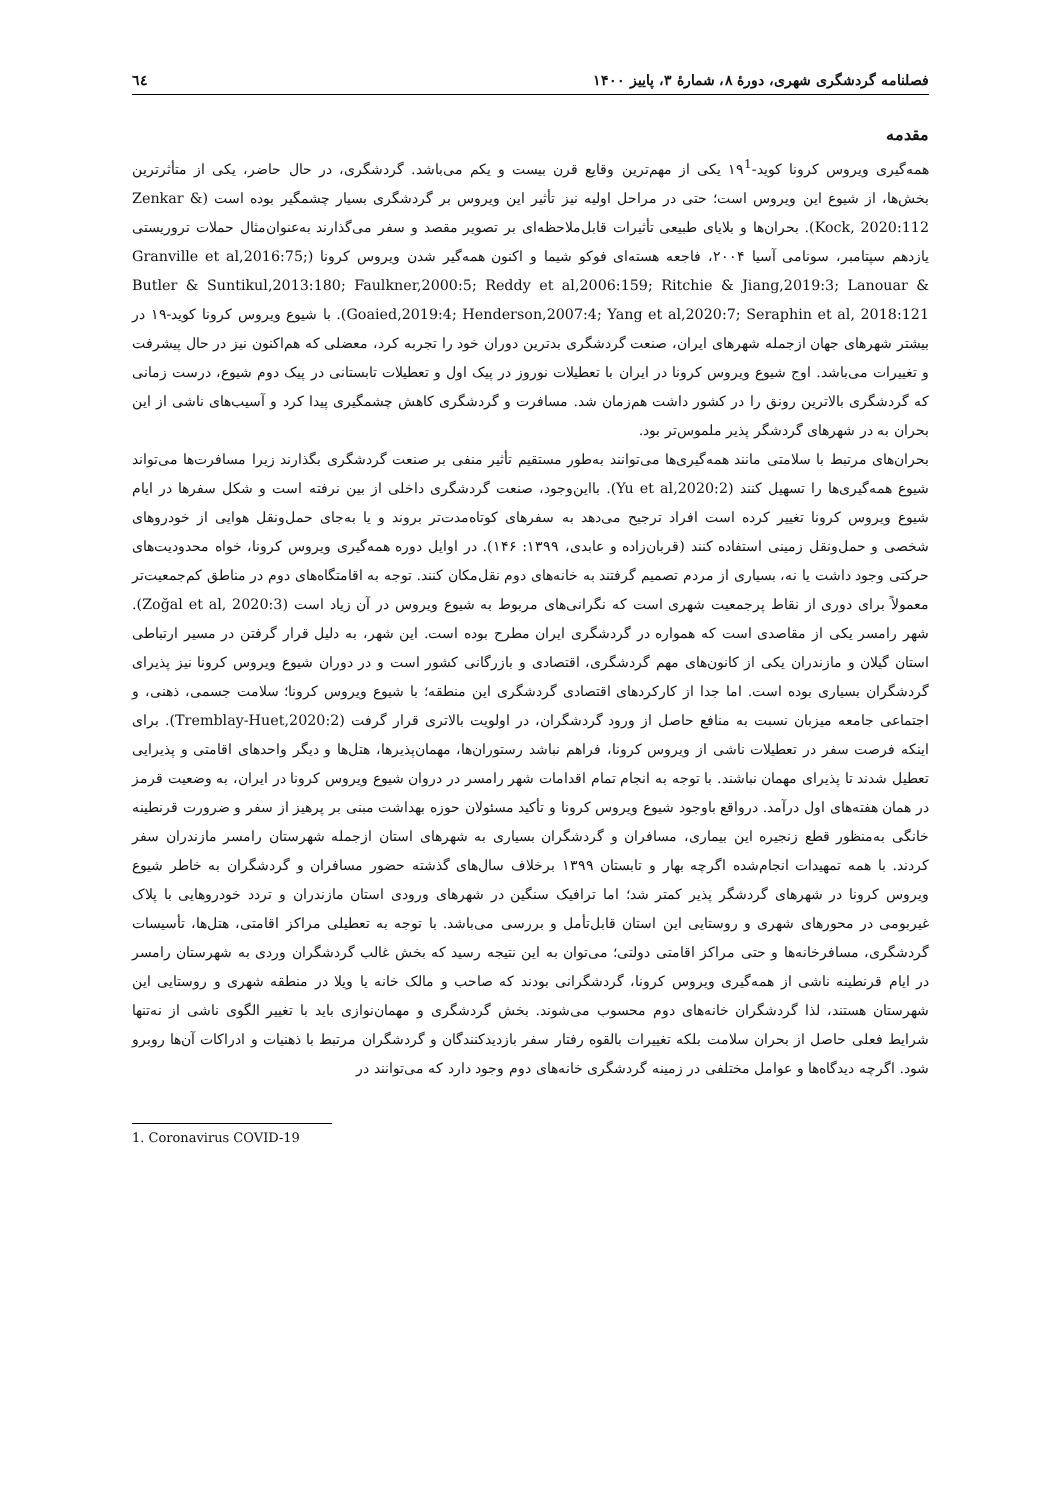فصلنامه گردشگری شهری، دورهٔ ۸، شمارهٔ ۳، پاییز ۱۴۰۰ ٦٤
مقدمه
همه‌گیری ویروس کرونا کوید-۱۹<sup>1</sup> یکی از مهم‌ترین وقایع قرن بیست و یکم می‌باشد. گردشگری، در حال حاضر، یکی از متأثرترین بخش‌ها، از شیوع این ویروس است؛ حتی در مراحل اولیه نیز تأثیر این ویروس بر گردشگری بسیار چشمگیر بوده است (Zenkar & Kock, 2020:112). بحران‌ها و بلایای طبیعی تأثیرات قابل‌ملاحظه‌ای بر تصویر مقصد و سفر می‌گذارند به‌عنوان‌مثال حملات تروریستی یازدهم سپتامبر، سونامی آسیا ۲۰۰۴، فاجعه هسته‌ای فوکو شیما و اکنون همه‌گیر شدن ویروس کرونا (Granville et al,2016:75; Butler & Suntikul,2013:180; Faulkner,2000:5; Reddy et al,2006:159; Ritchie & Jiang,2019:3; Lanouar & Goaied,2019:4; Henderson,2007:4; Yang et al,2020:7; Seraphin et al, 2018:121). با شیوع ویروس کرونا کوید-۱۹ در بیشتر شهرهای جهان ازجمله شهرهای ایران، صنعت گردشگری بدترین دوران خود را تجربه کرد، معضلی که هم‌اکنون نیز در حال پیشرفت و تغییرات می‌باشد. اوج شیوع ویروس کرونا در ایران با تعطیلات نوروز در پیک اول و تعطیلات تابستانی در پیک دوم شیوع، درست زمانی که گردشگری بالاترین رونق را در کشور داشت هم‌زمان شد. مسافرت و گردشگری کاهش چشمگیری پیدا کرد و آسیب‌های ناشی از این بحران به در شهرهای گردشگر پذیر ملموس‌تر بود.
بحران‌های مرتبط با سلامتی مانند همه‌گیری‌ها می‌توانند به‌طور مستقیم تأثیر منفی بر صنعت گردشگری بگذارند زیرا مسافرت‌ها می‌تواند شیوع همه‌گیری‌ها را تسهیل کنند (Yu et al,2020:2). بااین‌وجود، صنعت گردشگری داخلی از بین نرفته است و شکل سفرها در ایام شیوع ویروس کرونا تغییر کرده است افراد ترجیح می‌دهد به سفرهای کوتاه‌مدت‌تر بروند و یا به‌جای حمل‌ونقل هوایی از خودروهای شخصی و حمل‌ونقل زمینی استفاده کنند (قربان‌زاده و عابدی، ۱۳۹۹: ۱۴۶). در اوایل دوره همه‌گیری ویروس کرونا، خواه محدودیت‌های حرکتی وجود داشت یا نه، بسیاری از مردم تصمیم گرفتند به خانه‌های دوم نقل‌مکان کنند. توجه به اقامتگاه‌های دوم در مناطق کم‌جمعیت‌تر معمولاً برای دوری از نقاط پرجمعیت شهری است که نگرانی‌های مربوط به شیوع ویروس در آن زیاد است (Zoğal et al, 2020:3). شهر رامسر یکی از مقاصدی است که همواره در گردشگری ایران مطرح بوده است. این شهر، به دلیل قرار گرفتن در مسیر ارتباطی استان گیلان و مازندران یکی از کانون‌های مهم گردشگری، اقتصادی و بازرگانی کشور است و در دوران شیوع ویروس کرونا نیز پذیرای گردشگران بسیاری بوده است. اما جدا از کارکردهای اقتصادی گردشگری این منطقه؛ با شیوع ویروس کرونا؛ سلامت جسمی، ذهنی، و اجتماعی جامعه میزبان نسبت به منافع حاصل از ورود گردشگران، در اولویت بالاتری قرار گرفت (Tremblay-Huet,2020:2). برای اینکه فرصت سفر در تعطیلات ناشی از ویروس کرونا، فراهم نباشد رستوران‌ها، مهمان‌پذیرها، هتل‌ها و دیگر واحدهای اقامتی و پذیرایی تعطیل شدند تا پذیرای مهمان نباشند. با توجه به انجام تمام اقدامات شهر رامسر در دروان شیوع ویروس کرونا در ایران، به وضعیت قرمز در همان هفته‌های اول درآمد. درواقع باوجود شیوع ویروس کرونا و تأکید مسئولان حوزه بهداشت مبنی بر پرهیز از سفر و ضرورت قرنطینه خانگی به‌منظور قطع زنجیره این بیماری، مسافران و گردشگران بسیاری به شهرهای استان ازجمله شهرستان رامسر مازندران سفر کردند. با همه تمهیدات انجام‌شده اگرچه بهار و تابستان ۱۳۹۹ برخلاف سال‌های گذشته حضور مسافران و گردشگران به خاطر شیوع ویروس کرونا در شهرهای گردشگر پذیر کمتر شد؛ اما ترافیک سنگین در شهرهای ورودی استان مازندران و تردد خودروهایی با پلاک غیربومی در محورهای شهری و روستایی این استان قابل‌تأمل و بررسی می‌باشد. با توجه به تعطیلی مراکز اقامتی، هتل‌ها، تأسیسات گردشگری، مسافرخانه‌ها و حتی مراکز اقامتی دولتی؛ می‌توان به این نتیجه رسید که بخش غالب گردشگران وردی به شهرستان رامسر در ایام قرنطینه ناشی از همه‌گیری ویروس کرونا، گردشگرانی بودند که صاحب و مالک خانه یا ویلا در منطقه شهری و روستایی این شهرستان هستند، لذا گردشگران خانه‌های دوم محسوب می‌شوند. بخش گردشگری و مهمان‌نوازی باید با تغییر الگوی ناشی از نه‌تنها شرایط فعلی حاصل از بحران سلامت بلکه تغییرات بالقوه رفتار سفر بازدیدکنندگان و گردشگران مرتبط با ذهنیات و ادراکات آن‌ها روبرو شود. اگرچه دیدگاه‌ها و عوامل مختلفی در زمینه گردشگری خانه‌های دوم وجود دارد که می‌توانند در
1. Coronavirus COVID-19